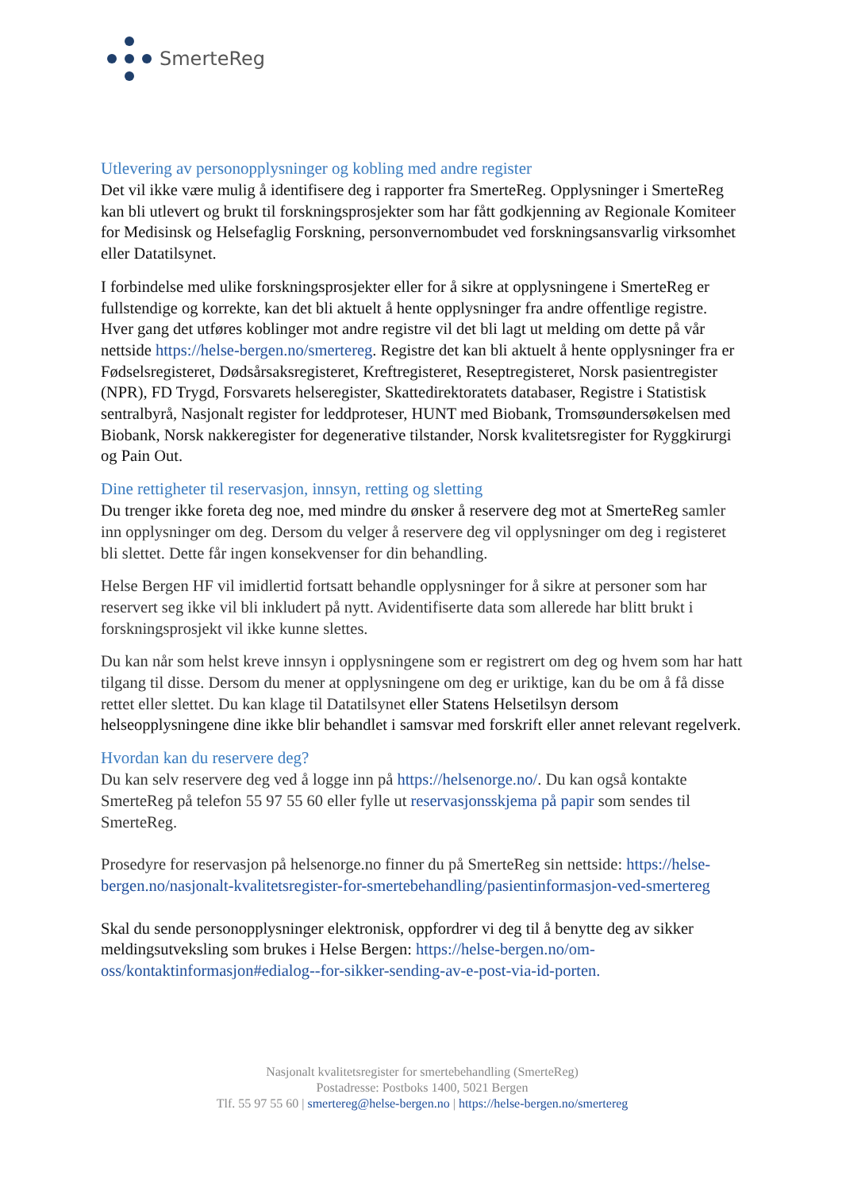SmerteReg
Utlevering av personopplysninger og kobling med andre register
Det vil ikke være mulig å identifisere deg i rapporter fra SmerteReg. Opplysninger i SmerteReg kan bli utlevert og brukt til forskningsprosjekter som har fått godkjenning av Regionale Komiteer for Medisinsk og Helsefaglig Forskning, personvernombudet ved forskningsansvarlig virksomhet eller Datatilsynet.
I forbindelse med ulike forskningsprosjekter eller for å sikre at opplysningene i SmerteReg er fullstendige og korrekte, kan det bli aktuelt å hente opplysninger fra andre offentlige registre. Hver gang det utføres koblinger mot andre registre vil det bli lagt ut melding om dette på vår nettside https://helse-bergen.no/smertereg. Registre det kan bli aktuelt å hente opplysninger fra er Fødselsregisteret, Dødsårsaksregisteret, Kreftregisteret, Reseptregisteret, Norsk pasientregister (NPR), FD Trygd, Forsvarets helseregister, Skattedirektoratets databaser, Registre i Statistisk sentralbyrå, Nasjonalt register for leddproteser, HUNT med Biobank, Tromsøundersøkelsen med Biobank, Norsk nakkeregister for degenerative tilstander, Norsk kvalitetsregister for Ryggkirurgi og Pain Out.
Dine rettigheter til reservasjon, innsyn, retting og sletting
Du trenger ikke foreta deg noe, med mindre du ønsker å reservere deg mot at SmerteReg samler inn opplysninger om deg. Dersom du velger å reservere deg vil opplysninger om deg i registeret bli slettet. Dette får ingen konsekvenser for din behandling.
Helse Bergen HF vil imidlertid fortsatt behandle opplysninger for å sikre at personer som har reservert seg ikke vil bli inkludert på nytt. Avidentifiserte data som allerede har blitt brukt i forskningsprosjekt vil ikke kunne slettes.
Du kan når som helst kreve innsyn i opplysningene som er registrert om deg og hvem som har hatt tilgang til disse. Dersom du mener at opplysningene om deg er uriktige, kan du be om å få disse rettet eller slettet. Du kan klage til Datatilsynet eller Statens Helsetilsyn dersom helseopplysningene dine ikke blir behandlet i samsvar med forskrift eller annet relevant regelverk.
Hvordan kan du reservere deg?
Du kan selv reservere deg ved å logge inn på https://helsenorge.no/. Du kan også kontakte SmerteReg på telefon 55 97 55 60 eller fylle ut reservasjonsskjema på papir som sendes til SmerteReg.
Prosedyre for reservasjon på helsenorge.no finner du på SmerteReg sin nettside: https://helse-bergen.no/nasjonalt-kvalitetsregister-for-smertebehandling/pasientinformasjon-ved-smertereg
Skal du sende personopplysninger elektronisk, oppfordrer vi deg til å benytte deg av sikker meldingsutveksling som brukes i Helse Bergen: https://helse-bergen.no/om-oss/kontaktinformasjon#edialog--for-sikker-sending-av-e-post-via-id-porten.
Nasjonalt kvalitetsregister for smertebehandling (SmerteReg)
Postadresse: Postboks 1400, 5021 Bergen
Tlf. 55 97 55 60 | smertereg@helse-bergen.no | https://helse-bergen.no/smertereg